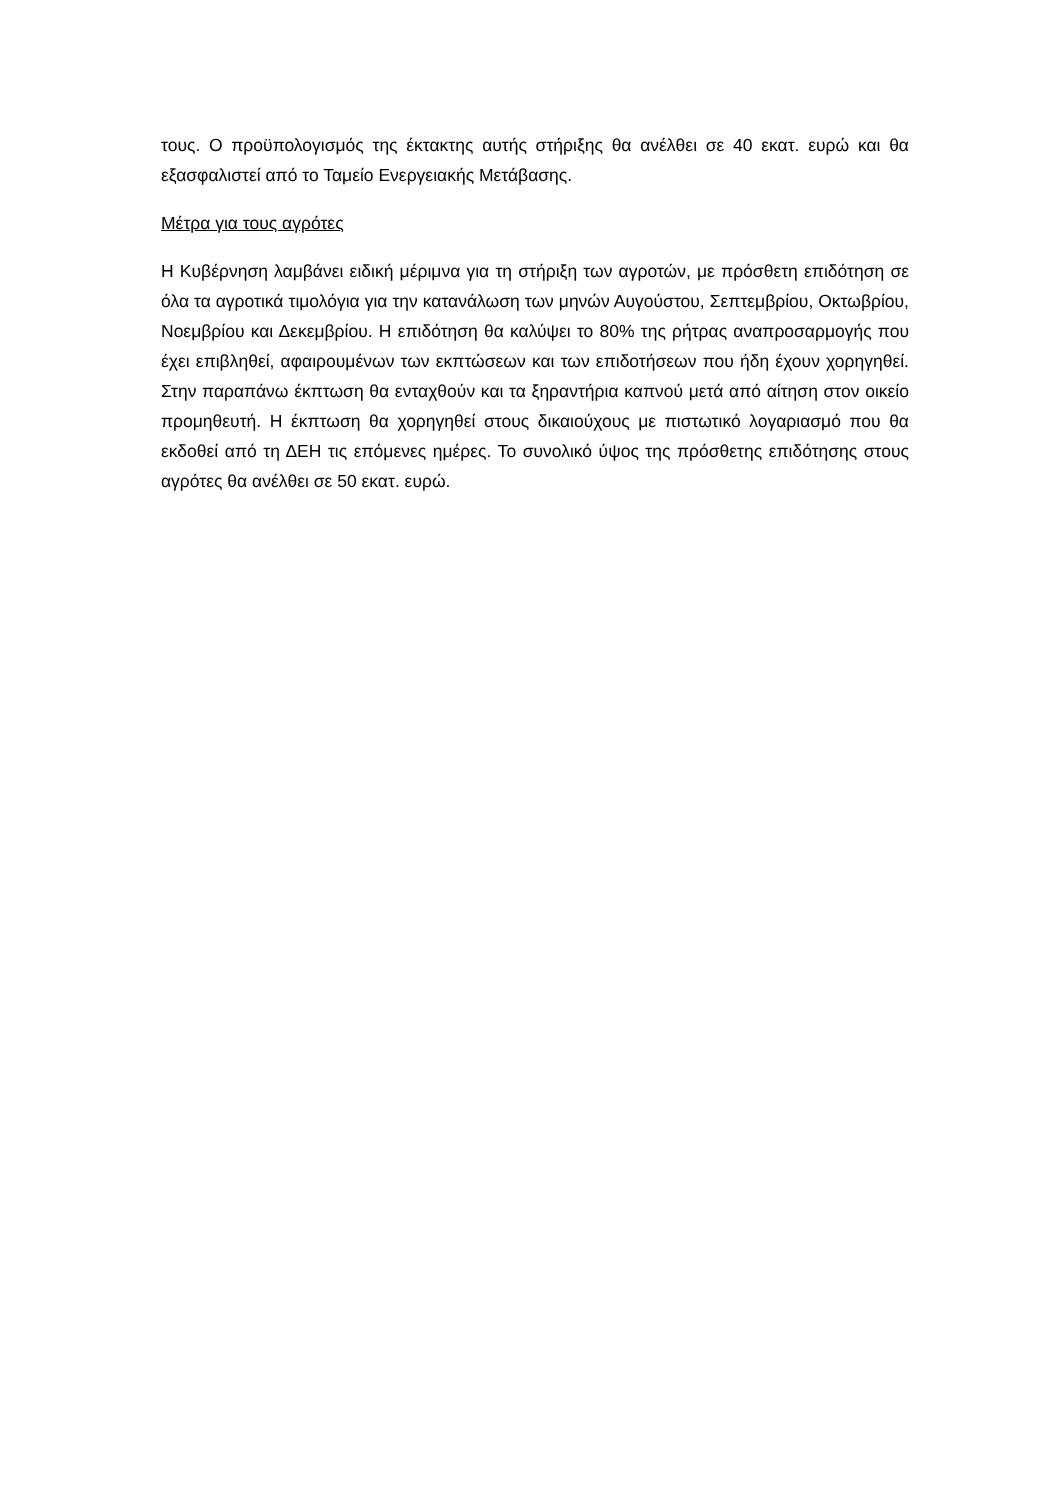τους. Ο προϋπολογισμός της έκτακτης αυτής στήριξης θα ανέλθει σε 40 εκατ. ευρώ και θα εξασφαλιστεί από το Ταμείο Ενεργειακής Μετάβασης.
Μέτρα για τους αγρότες
Η Κυβέρνηση λαμβάνει ειδική μέριμνα για τη στήριξη των αγροτών, με πρόσθετη επιδότηση σε όλα τα αγροτικά τιμολόγια για την κατανάλωση των μηνών Αυγούστου, Σεπτεμβρίου, Οκτωβρίου, Νοεμβρίου και Δεκεμβρίου. Η επιδότηση θα καλύψει το 80% της ρήτρας αναπροσαρμογής που έχει επιβληθεί, αφαιρουμένων των εκπτώσεων και των επιδοτήσεων που ήδη έχουν χορηγηθεί. Στην παραπάνω έκπτωση θα ενταχθούν και τα ξηραντήρια καπνού μετά από αίτηση στον οικείο προμηθευτή. Η έκπτωση θα χορηγηθεί στους δικαιούχους με πιστωτικό λογαριασμό που θα εκδοθεί από τη ΔΕΗ τις επόμενες ημέρες. Το συνολικό ύψος της πρόσθετης επιδότησης στους αγρότες θα ανέλθει σε 50 εκατ. ευρώ.